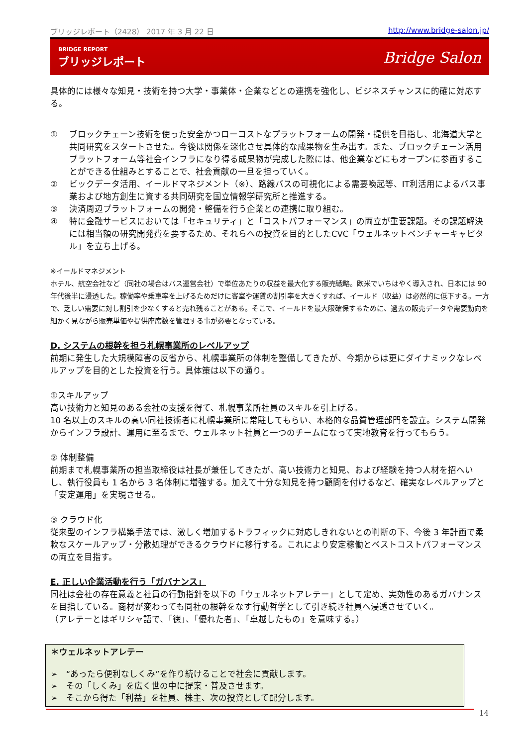ブリッジレポート（2428） 2017 年 3 月 22 日 http://www.bridge-salon.jp/
BRIDGE REPORT
ブリッジレポート
Bridge Salon
具体的には様々な知見・技術を持つ大学・事業体・企業などとの連携を強化し、ビジネスチャンスに的確に対応する。
① ブロックチェーン技術を使った安全かつローコストなプラットフォームの開発・提供を目指し、北海道大学と共同研究をスタートさせた。今後は関係を深化させ具体的な成果物を生み出す。また、ブロックチェーン活用プラットフォーム等社会インフラになり得る成果物が完成した際には、他企業などにもオープンに参画することができる仕組みとすることで、社会貢献の一旦を担っていく。
② ビックデータ活用、イールドマネジメント（※）、路線バスの可視化による需要喚起等、IT利活用によるバス事業および地方創生に資する共同研究を国立情報学研究所と推進する。
③ 決済周辺プラットフォームの開発・整備を行う企業との連携に取り組む。
④ 特に金融サービスにおいては「セキュリティ」と「コストパフォーマンス」の両立が重要課題。その課題解決には相当額の研究開発費を要するため、それらへの投資を目的としたCVC「ウェルネットベンチャーキャピタル」を立ち上げる。
※イールドマネジメント
ホテル、航空会社など（同社の場合はバス運営会社）で単位あたりの収益を最大化する販売戦略。欧米でいちはやく導入され、日本には 90 年代後半に浸透した。稼働率や乗車率を上げるためだけに客室や運賃の割引率を大きくすれば、イールド（収益）は必然的に低下する。一方で、乏しい需要に対し割引を少なくすると売れ残ることがある。そこで、イールドを最大限確保するために、過去の販売データや需要動向を細かく見ながら販売単価や提供座席数を管理する事が必要となっている。
D. システムの根幹を担う札幌事業所のレベルアップ
前期に発生した大規模障害の反省から、札幌事業所の体制を整備してきたが、今期からは更にダイナミックなレベルアップを目的とした投資を行う。具体策は以下の通り。
①スキルアップ
高い技術力と知見のある会社の支援を得て、札幌事業所社員のスキルを引上げる。
10 名以上のスキルの高い同社技術者に札幌事業所に常駐してもらい、本格的な品質管理部門を設立。システム開発からインフラ設計、運用に至るまで、ウェルネット社員と一つのチームになって実地教育を行ってもらう。
② 体制整備
前期まで札幌事業所の担当取締役は社長が兼任してきたが、高い技術力と知見、および経験を持つ人材を招へいし、執行役員も 1 名から 3 名体制に増強する。加えて十分な知見を持つ顧問を付けるなど、確実なレベルアップと「安定運用」を実現させる。
③ クラウド化
従来型のインフラ構築手法では、激しく増加するトラフィックに対応しきれないとの判断の下、今後 3 年計画で柔軟なスケールアップ・分散処理ができるクラウドに移行する。これにより安定稼働とベストコストパフォーマンスの両立を目指す。
E. 正しい企業活動を行う「ガバナンス」
同社は会社の存在意義と社員の行動指針を以下の「ウェルネットアレテー」として定め、実効性のあるガバナンスを目指している。商材が変わっても同社の根幹をなす行動哲学として引き続き社員へ浸透させていく。
（アレテーとはギリシャ語で、「徳」、「優れた者」、「卓越したもの」を意味する。）
＊ウェルネットアレテー
➢　“あったら便利なしくみ”を作り続けることで社会に貢献します。
➢　その「しくみ」を広く世の中に提案・普及させます。
➢　そこから得た「利益」を社員、株主、次の投資として配分します。
14